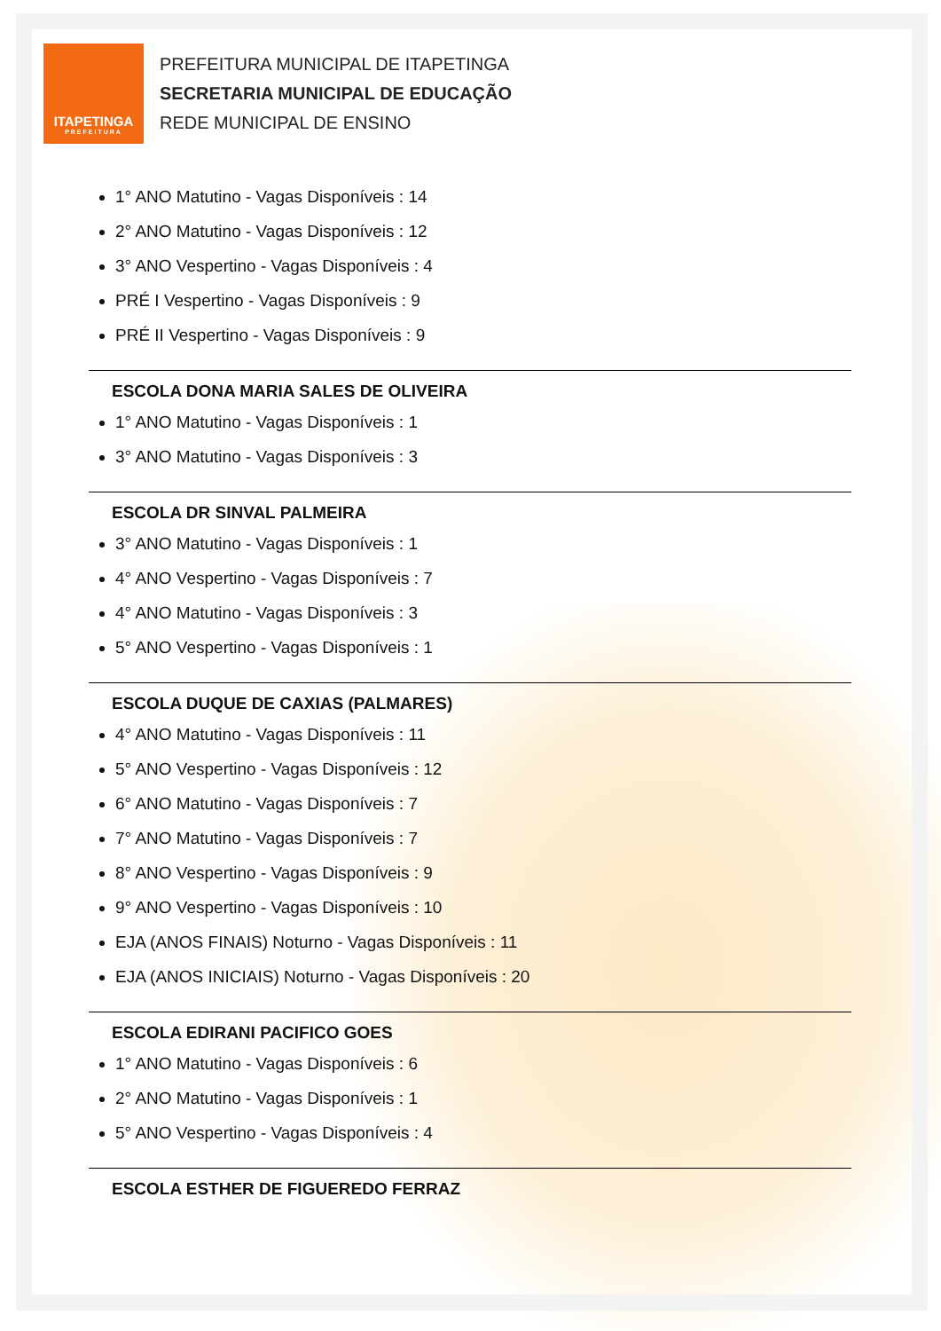ITAPETINGA
PREFEITURA
PREFEITURA MUNICIPAL DE ITAPETINGA
SECRETARIA MUNICIPAL DE EDUCAÇÃO
REDE MUNICIPAL DE ENSINO
1° ANO Matutino - Vagas Disponíveis : 14
2° ANO Matutino - Vagas Disponíveis : 12
3° ANO Vespertino - Vagas Disponíveis : 4
PRÉ I Vespertino - Vagas Disponíveis : 9
PRÉ II Vespertino - Vagas Disponíveis : 9
ESCOLA DONA MARIA SALES DE OLIVEIRA
1° ANO Matutino - Vagas Disponíveis : 1
3° ANO Matutino - Vagas Disponíveis : 3
ESCOLA DR SINVAL PALMEIRA
3° ANO Matutino - Vagas Disponíveis : 1
4° ANO Vespertino - Vagas Disponíveis : 7
4° ANO Matutino - Vagas Disponíveis : 3
5° ANO Vespertino - Vagas Disponíveis : 1
ESCOLA DUQUE DE CAXIAS (PALMARES)
4° ANO Matutino - Vagas Disponíveis : 11
5° ANO Vespertino - Vagas Disponíveis : 12
6° ANO Matutino - Vagas Disponíveis : 7
7° ANO Matutino - Vagas Disponíveis : 7
8° ANO Vespertino - Vagas Disponíveis : 9
9° ANO Vespertino - Vagas Disponíveis : 10
EJA (ANOS FINAIS) Noturno - Vagas Disponíveis : 11
EJA (ANOS INICIAIS) Noturno - Vagas Disponíveis : 20
ESCOLA EDIRANI PACIFICO GOES
1° ANO Matutino - Vagas Disponíveis : 6
2° ANO Matutino - Vagas Disponíveis : 1
5° ANO Vespertino - Vagas Disponíveis : 4
ESCOLA ESTHER DE FIGUEREDO FERRAZ